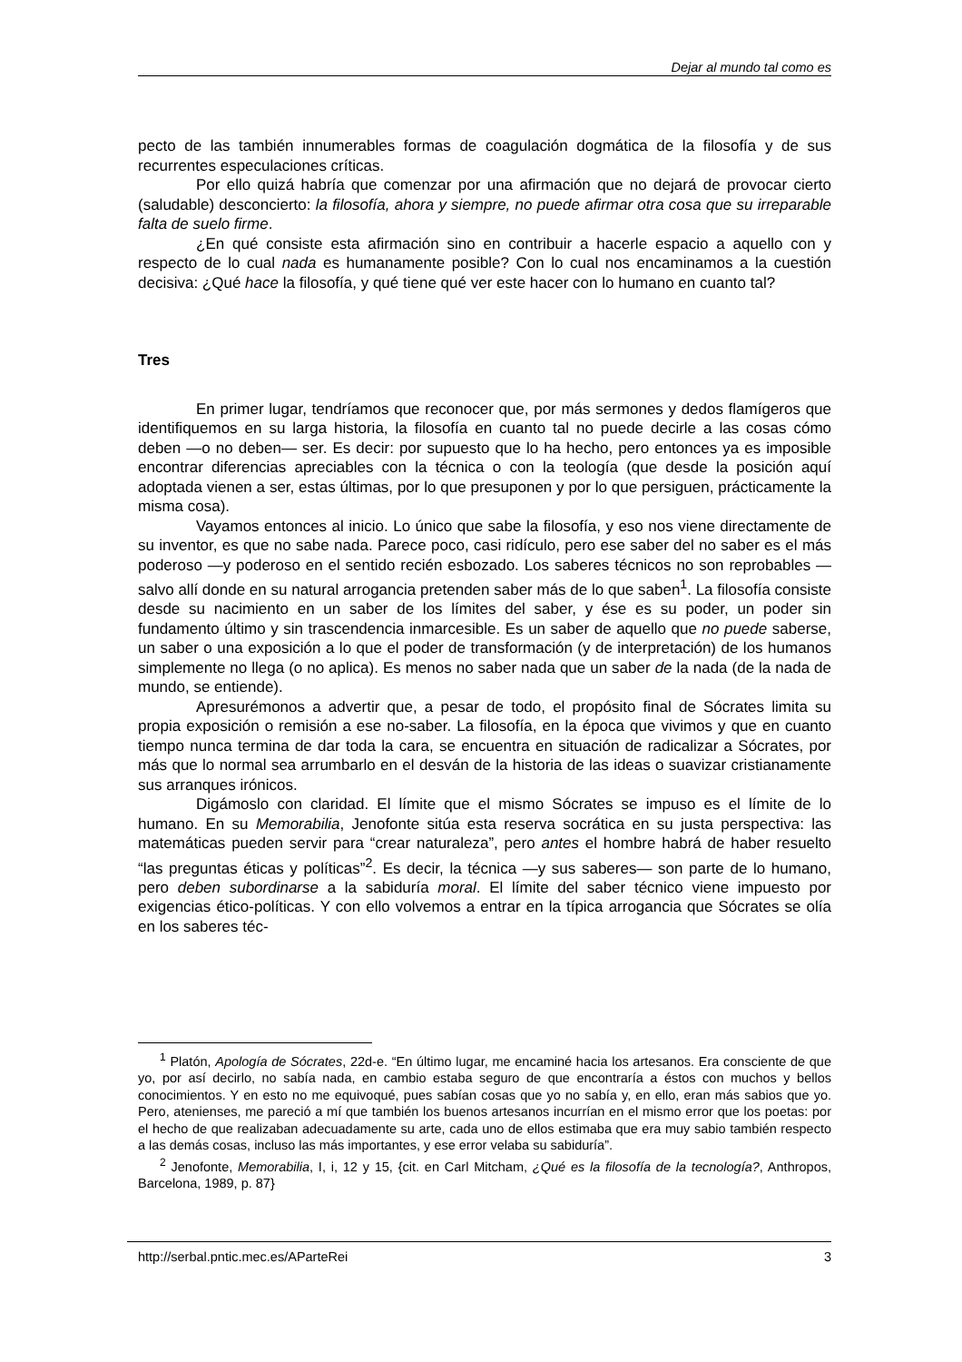Dejar al mundo tal como es
pecto de las también innumerables formas de coagulación dogmática de la filosofía y de sus recurrentes especulaciones críticas.
Por ello quizá habría que comenzar por una afirmación que no dejará de provocar cierto (saludable) desconcierto: la filosofía, ahora y siempre, no puede afirmar otra cosa que su irreparable falta de suelo firme.
¿En qué consiste esta afirmación sino en contribuir a hacerle espacio a aquello con y respecto de lo cual nada es humanamente posible? Con lo cual nos encaminamos a la cuestión decisiva: ¿Qué hace la filosofía, y qué tiene qué ver este hacer con lo humano en cuanto tal?
Tres
En primer lugar, tendríamos que reconocer que, por más sermones y dedos flamígeros que identifiquemos en su larga historia, la filosofía en cuanto tal no puede decirle a las cosas cómo deben —o no deben— ser. Es decir: por supuesto que lo ha hecho, pero entonces ya es imposible encontrar diferencias apreciables con la técnica o con la teología (que desde la posición aquí adoptada vienen a ser, estas últimas, por lo que presuponen y por lo que persiguen, prácticamente la misma cosa).
Vayamos entonces al inicio. Lo único que sabe la filosofía, y eso nos viene directamente de su inventor, es que no sabe nada. Parece poco, casi ridículo, pero ese saber del no saber es el más poderoso —y poderoso en el sentido recién esbozado. Los saberes técnicos no son reprobables —salvo allí donde en su natural arrogancia pretenden saber más de lo que saben<sup>1</sup>. La filosofía consiste desde su nacimiento en un saber de los límites del saber, y ése es su poder, un poder sin fundamento último y sin trascendencia inmarcesible. Es un saber de aquello que no puede saberse, un saber o una exposición a lo que el poder de transformación (y de interpretación) de los humanos simplemente no llega (o no aplica). Es menos no saber nada que un saber de la nada (de la nada de mundo, se entiende).
Apresurémonos a advertir que, a pesar de todo, el propósito final de Sócrates limita su propia exposición o remisión a ese no-saber. La filosofía, en la época que vivimos y que en cuanto tiempo nunca termina de dar toda la cara, se encuentra en situación de radicalizar a Sócrates, por más que lo normal sea arrumbarlo en el desván de la historia de las ideas o suavizar cristianamente sus arranques irónicos.
Digámoslo con claridad. El límite que el mismo Sócrates se impuso es el límite de lo humano. En su Memorabilia, Jenofonte sitúa esta reserva socrática en su justa perspectiva: las matemáticas pueden servir para “crear naturaleza”, pero antes el hombre habrá de haber resuelto “las preguntas éticas y políticas”<sup>2</sup>. Es decir, la técnica —y sus saberes— son parte de lo humano, pero deben subordinarse a la sabiduría moral. El límite del saber técnico viene impuesto por exigencias ético-políticas. Y con ello volvemos a entrar en la típica arrogancia que Sócrates se olía en los saberes téc-
<sup>1</sup> Platón, Apología de Sócrates, 22d-e. “En último lugar, me encaminé hacia los artesanos. Era consciente de que yo, por así decirlo, no sabía nada, en cambio estaba seguro de que encontraría a éstos con muchos y bellos conocimientos. Y en esto no me equivoqué, pues sabían cosas que yo no sabía y, en ello, eran más sabios que yo. Pero, atenienses, me pareció a mí que también los buenos artesanos incurrían en el mismo error que los poetas: por el hecho de que realizaban adecuadamente su arte, cada uno de ellos estimaba que era muy sabio también respecto a las demás cosas, incluso las más importantes, y ese error velaba su sabiduría”.
<sup>2</sup> Jenofonte, Memorabilia, I, i, 12 y 15, {cit. en Carl Mitcham, ¿Qué es la filosofía de la tecnología?, Anthropos, Barcelona, 1989, p. 87}
http://serbal.pntic.mec.es/AParteRei 3